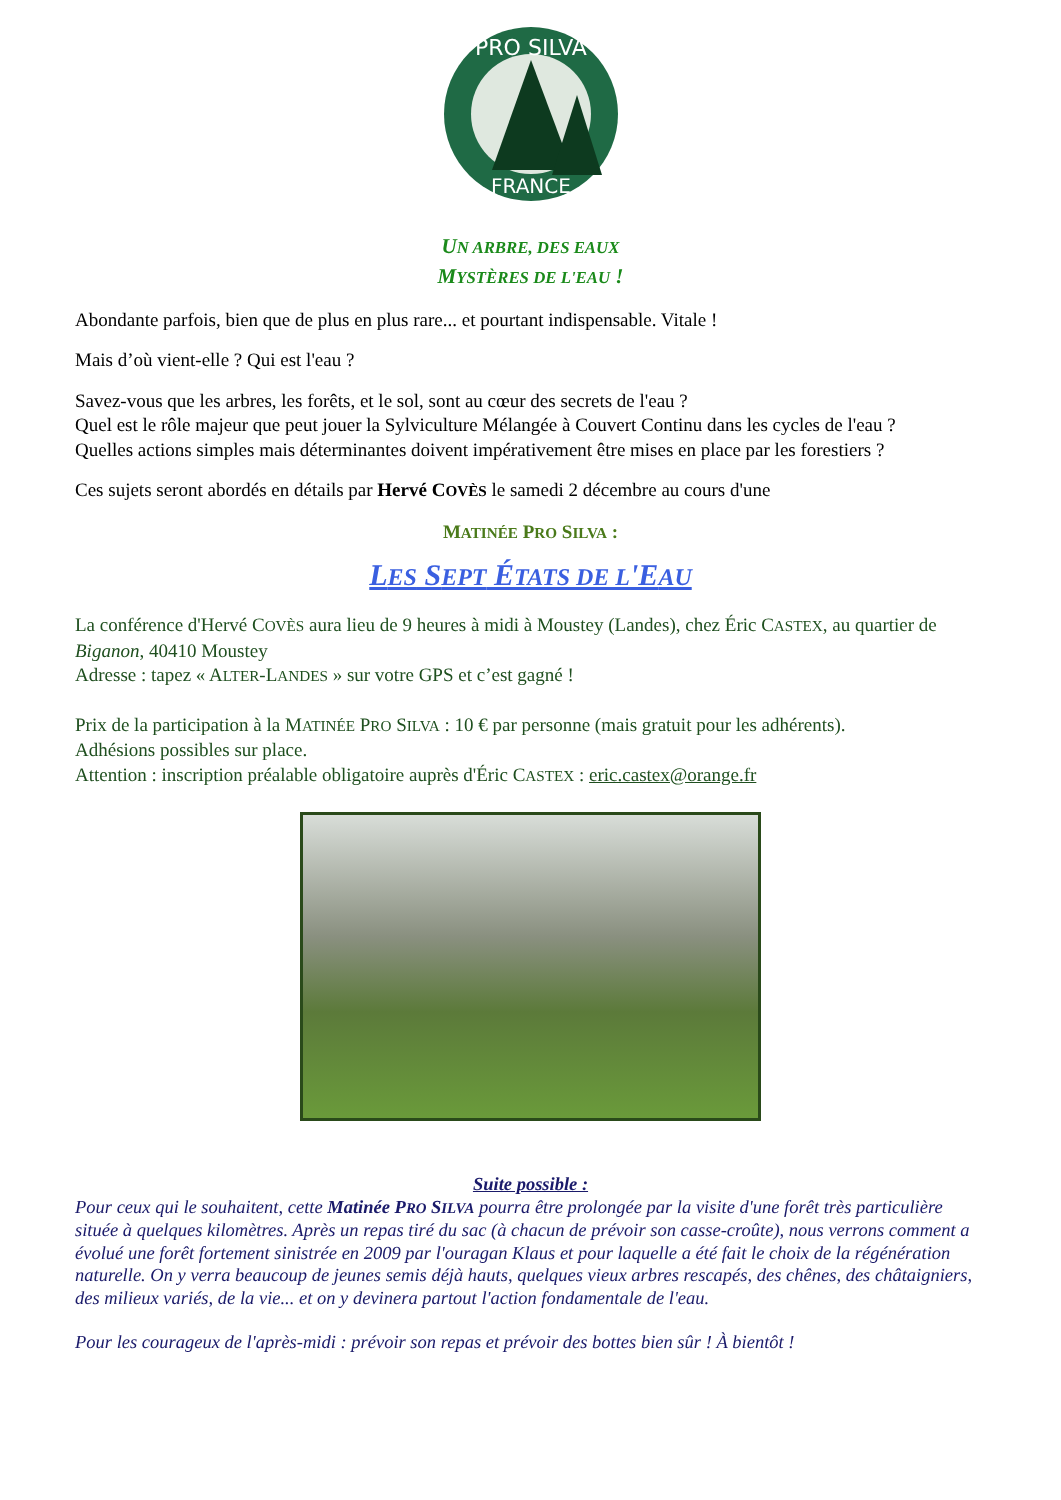PRO SILVA
FRANCE
UN ARBRE, DES EAUX
MYSTÈRES DE L'EAU !
Abondante parfois, bien que de plus en plus rare... et pourtant indispensable. Vitale !
Mais d’où vient-elle ? Qui est l'eau ?
Savez-vous que les arbres, les forêts, et le sol, sont au cœur des secrets de l'eau ?
Quel est le rôle majeur que peut jouer la Sylviculture Mélangée à Couvert Continu dans les cycles de l'eau ?
Quelles actions simples mais déterminantes doivent impérativement être mises en place par les forestiers ?
Ces sujets seront abordés en détails par Hervé COVÈS le samedi 2 décembre au cours d'une
MATINÉE PRO SILVA :
LES SEPT ÉTATS DE L'EAU
La conférence d'Hervé COVÈS aura lieu de 9 heures à midi à Moustey (Landes), chez Éric CASTEX, au quartier de Biganon, 40410 Moustey
Adresse : tapez « ALTER-LANDES » sur votre GPS et c’est gagné !
Prix de la participation à la MATINÉE PRO SILVA : 10 € par personne (mais gratuit pour les adhérents).
Adhésions possibles sur place.
Attention : inscription préalable obligatoire auprès d'Éric CASTEX : eric.castex@orange.fr
Suite possible :
Pour ceux qui le souhaitent, cette Matinée PRO SILVA pourra être prolongée par la visite d'une forêt très particulière située à quelques kilomètres. Après un repas tiré du sac (à chacun de prévoir son casse-croûte), nous verrons comment a évolué une forêt fortement sinistrée en 2009 par l'ouragan Klaus et pour laquelle a été fait le choix de la régénération naturelle. On y verra beaucoup de jeunes semis déjà hauts, quelques vieux arbres rescapés, des chênes, des châtaigniers, des milieux variés, de la vie... et on y devinera partout l'action fondamentale de l'eau.
Pour les courageux de l'après-midi : prévoir son repas et prévoir des bottes bien sûr ! À bientôt !